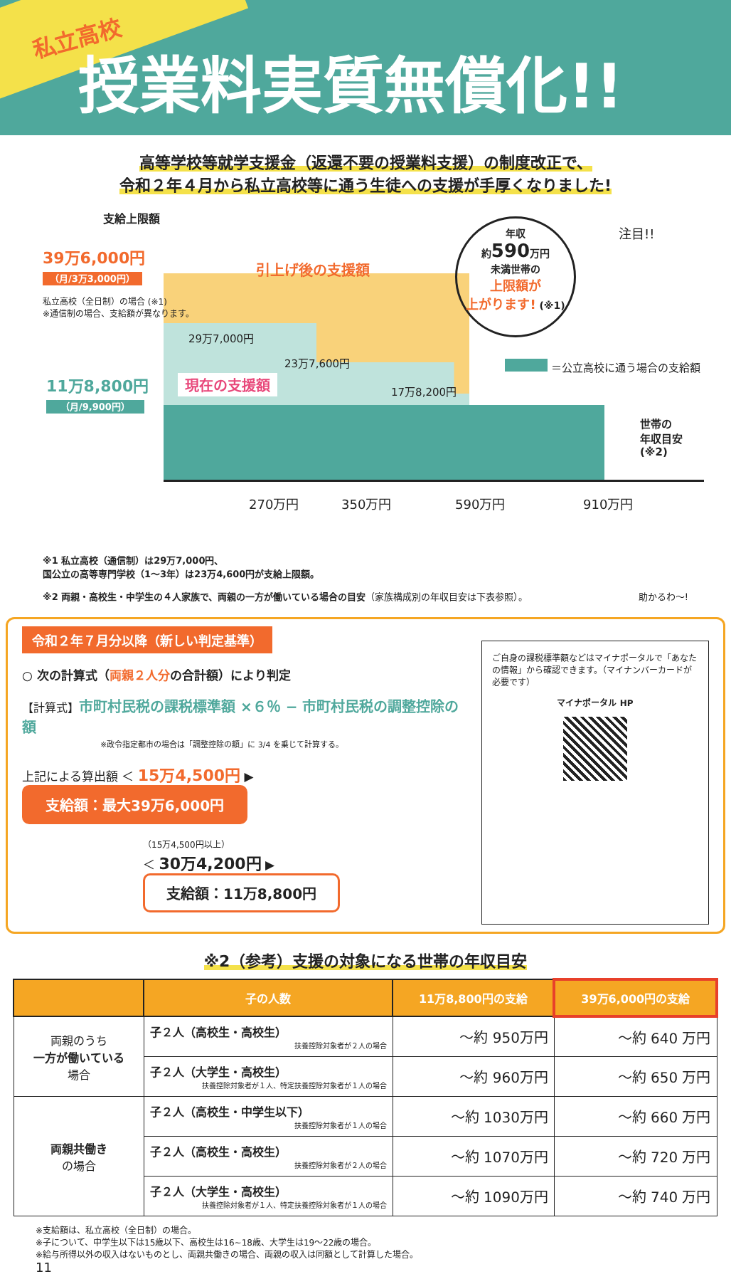私立高校
授業料実質無償化!!
高等学校等就学支援金（返還不要の授業料支援）の制度改正で、
令和２年４月から私立高校等に通う生徒への支援が手厚くなりました!
支給上限額
39万6,000円
（月/3万3,000円）
私立高校（全日制）の場合 (※1)
※通信制の場合、支給額が異なります。
引上げ後の支援額
29万7,000円
23万7,600円
17万8,200円
現在の支援額
11万8,800円
（月/9,900円）
年収
約590万円
未満世帯の
上限額が
上がります! (※1)
＝公立高校に通う場合の支給額
世帯の
年収目安 (※2)
270万円 350万円 590万円 910万円
注目!!
※1 私立高校（通信制）は29万7,000円、
国公立の高等専門学校（1〜3年）は23万4,600円が支給上限額。
※2 両親・高校生・中学生の４人家族で、両親の一方が働いている場合の目安（家族構成別の年収目安は下表参照）。 助かるわ〜!
令和２年７月分以降（新しい判定基準）
○ 次の計算式（両親２人分の合計額）により判定
【計算式】市町村民税の課税標準額 ×６％ − 市町村民税の調整控除の額
※政令指定都市の場合は「調整控除の額」に 3/4 を乗じて計算する。
上記による算出額 ＜ 15万4,500円 ▶ 支給額：最大39万6,000円
（15万4,500円以上）
＜ 30万4,200円 ▶ 支給額：11万8,800円
ご自身の課税標準額などはマイナポータルで「あなたの情報」から確認できます。（マイナンバーカードが必要です）
マイナポータル HP
※2（参考）支援の対象になる世帯の年収目安
| | 子の人数 | 11万8,800円の支給 | 39万6,000円の支給 |
| --- | --- | --- | --- |
| 両親のうち 一方が働いている 場合 | 子２人（高校生・高校生） 扶養控除対象者が２人の場合 | 〜約 950万円 | 〜約 640 万円 |
| | 子２人（大学生・高校生） 扶養控除対象者が１人、特定扶養控除対象者が１人の場合 | 〜約 960万円 | 〜約 650 万円 |
| 両親共働き の場合 | 子２人（高校生・中学生以下） 扶養控除対象者が１人の場合 | 〜約 1030万円 | 〜約 660 万円 |
| | 子２人（高校生・高校生） 扶養控除対象者が２人の場合 | 〜約 1070万円 | 〜約 720 万円 |
| | 子２人（大学生・高校生） 扶養控除対象者が１人、特定扶養控除対象者が１人の場合 | 〜約 1090万円 | 〜約 740 万円 |
※支給額は、私立高校（全日制）の場合。
※子について、中学生以下は15歳以下、高校生は16~18歳、大学生は19〜22歳の場合。
※給与所得以外の収入はないものとし、両親共働きの場合、両親の収入は同額として計算した場合。
11